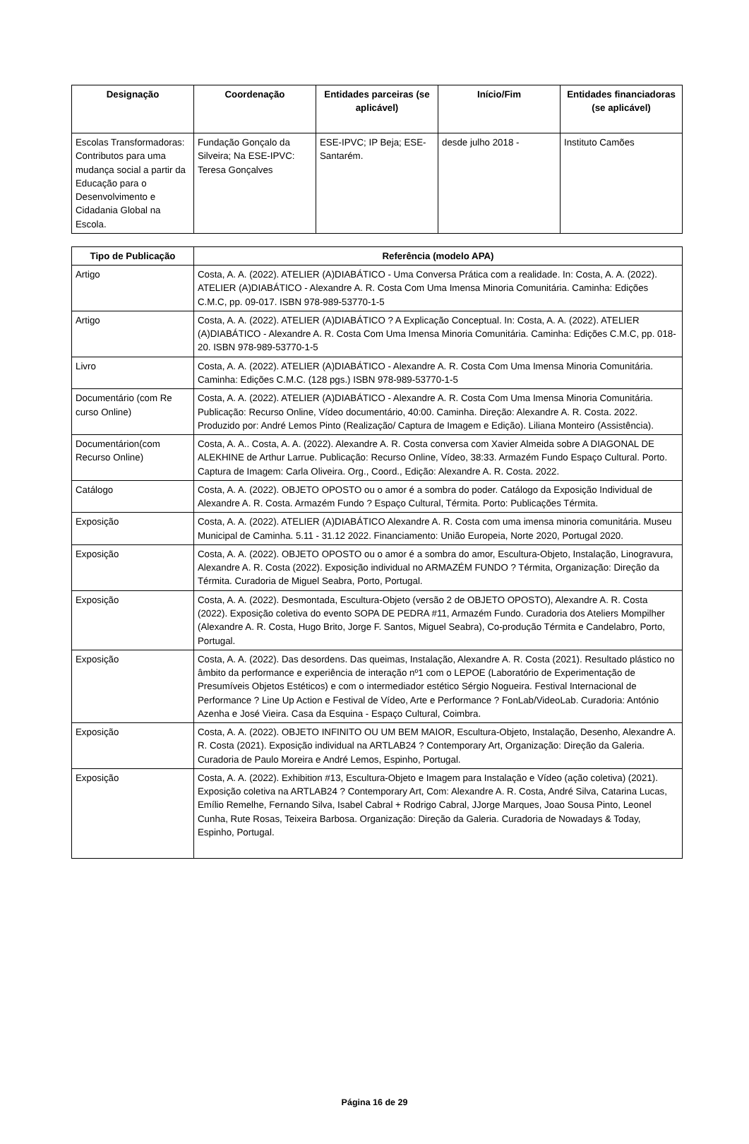| Designação | Coordenação | Entidades parceiras (se aplicável) | Início/Fim | Entidades financiadoras (se aplicável) |
| --- | --- | --- | --- | --- |
| Escolas Transformadoras: Contributos para uma mudança social a partir da Educação para o Desenvolvimento e Cidadania Global na Escola. | Fundação Gonçalo da Silveira; Na ESE-IPVC: Teresa Gonçalves | ESE-IPVC; IP Beja; ESE-Santarém. | desde julho 2018 - | Instituto Camões |
| Tipo de Publicação | Referência (modelo APA) |
| --- | --- |
| Artigo | Costa, A. A. (2022). ATELIER (A)DIABÁTICO - Uma Conversa Prática com a realidade. In: Costa, A. A. (2022). ATELIER (A)DIABÁTICO - Alexandre A. R. Costa Com Uma Imensa Minoria Comunitária. Caminha: Edições C.M.C, pp. 09-017. ISBN 978-989-53770-1-5 |
| Artigo | Costa, A. A. (2022). ATELIER (A)DIABÁTICO ? A Explicação Conceptual. In: Costa, A. A. (2022). ATELIER (A)DIABÁTICO - Alexandre A. R. Costa Com Uma Imensa Minoria Comunitária. Caminha: Edições C.M.C, pp. 018-20. ISBN 978-989-53770-1-5 |
| Livro | Costa, A. A. (2022). ATELIER (A)DIABÁTICO - Alexandre A. R. Costa Com Uma Imensa Minoria Comunitária. Caminha: Edições C.M.C. (128 pgs.) ISBN 978-989-53770-1-5 |
| Documentário (com Re curso Online) | Costa, A. A. (2022). ATELIER (A)DIABÁTICO - Alexandre A. R. Costa Com Uma Imensa Minoria Comunitária. Publicação: Recurso Online, Vídeo documentário, 40:00. Caminha. Direção: Alexandre A. R. Costa. 2022. Produzido por: André Lemos Pinto (Realização/ Captura de Imagem e Edição). Liliana Monteiro (Assistência). |
| Documentárion(com Recurso Online) | Costa, A. A.. Costa, A. A. (2022). Alexandre A. R. Costa conversa com Xavier Almeida sobre A DIAGONAL DE ALEKHINE de Arthur Larrue. Publicação: Recurso Online, Vídeo, 38:33. Armazém Fundo Espaço Cultural. Porto. Captura de Imagem: Carla Oliveira. Org., Coord., Edição: Alexandre A. R. Costa. 2022. |
| Catálogo | Costa, A. A. (2022). OBJETO OPOSTO ou o amor é a sombra do poder. Catálogo da Exposição Individual de Alexandre A. R. Costa. Armazém Fundo ? Espaço Cultural, Térmita. Porto: Publicações Térmita. |
| Exposição | Costa, A. A. (2022). ATELIER (A)DIABÁTICO Alexandre A. R. Costa com uma imensa minoria comunitária. Museu Municipal de Caminha. 5.11 - 31.12 2022. Financiamento: União Europeia, Norte 2020, Portugal 2020. |
| Exposição | Costa, A. A. (2022). OBJETO OPOSTO ou o amor é a sombra do amor, Escultura-Objeto, Instalação, Linogravura, Alexandre A. R. Costa (2022). Exposição individual no ARMAZÉM FUNDO ? Térmita, Organização: Direção da Térmita. Curadoria de Miguel Seabra, Porto, Portugal. |
| Exposição | Costa, A. A. (2022). Desmontada, Escultura-Objeto (versão 2 de OBJETO OPOSTO), Alexandre A. R. Costa (2022). Exposição coletiva do evento SOPA DE PEDRA #11, Armazém Fundo. Curadoria dos Ateliers Mompilher (Alexandre A. R. Costa, Hugo Brito, Jorge F. Santos, Miguel Seabra), Co-produção Térmita e Candelabro, Porto, Portugal. |
| Exposição | Costa, A. A. (2022). Das desordens. Das queimas, Instalação, Alexandre A. R. Costa (2021). Resultado plástico no âmbito da performance e experiência de interação nº1 com o LEPOE (Laboratório de Experimentação de Presumíveis Objetos Estéticos) e com o intermediador estético Sérgio Nogueira. Festival Internacional de Performance ? Line Up Action e Festival de Vídeo, Arte e Performance ? FonLab/VideoLab. Curadoria: António Azenha e José Vieira. Casa da Esquina - Espaço Cultural, Coimbra. |
| Exposição | Costa, A. A. (2022). OBJETO INFINITO OU UM BEM MAIOR, Escultura-Objeto, Instalação, Desenho, Alexandre A. R. Costa (2021). Exposição individual na ARTLAB24 ? Contemporary Art, Organização: Direção da Galeria. Curadoria de Paulo Moreira e André Lemos, Espinho, Portugal. |
| Exposição | Costa, A. A. (2022). Exhibition #13, Escultura-Objeto e Imagem para Instalação e Vídeo (ação coletiva) (2021). Exposição coletiva na ARTLAB24 ? Contemporary Art, Com: Alexandre A. R. Costa, André Silva, Catarina Lucas, Emílio Remelhe, Fernando Silva, Isabel Cabral + Rodrigo Cabral, JJorge Marques, Joao Sousa Pinto, Leonel Cunha, Rute Rosas, Teixeira Barbosa. Organização: Direção da Galeria. Curadoria de Nowadays & Today, Espinho, Portugal. |
Página 16 de 29